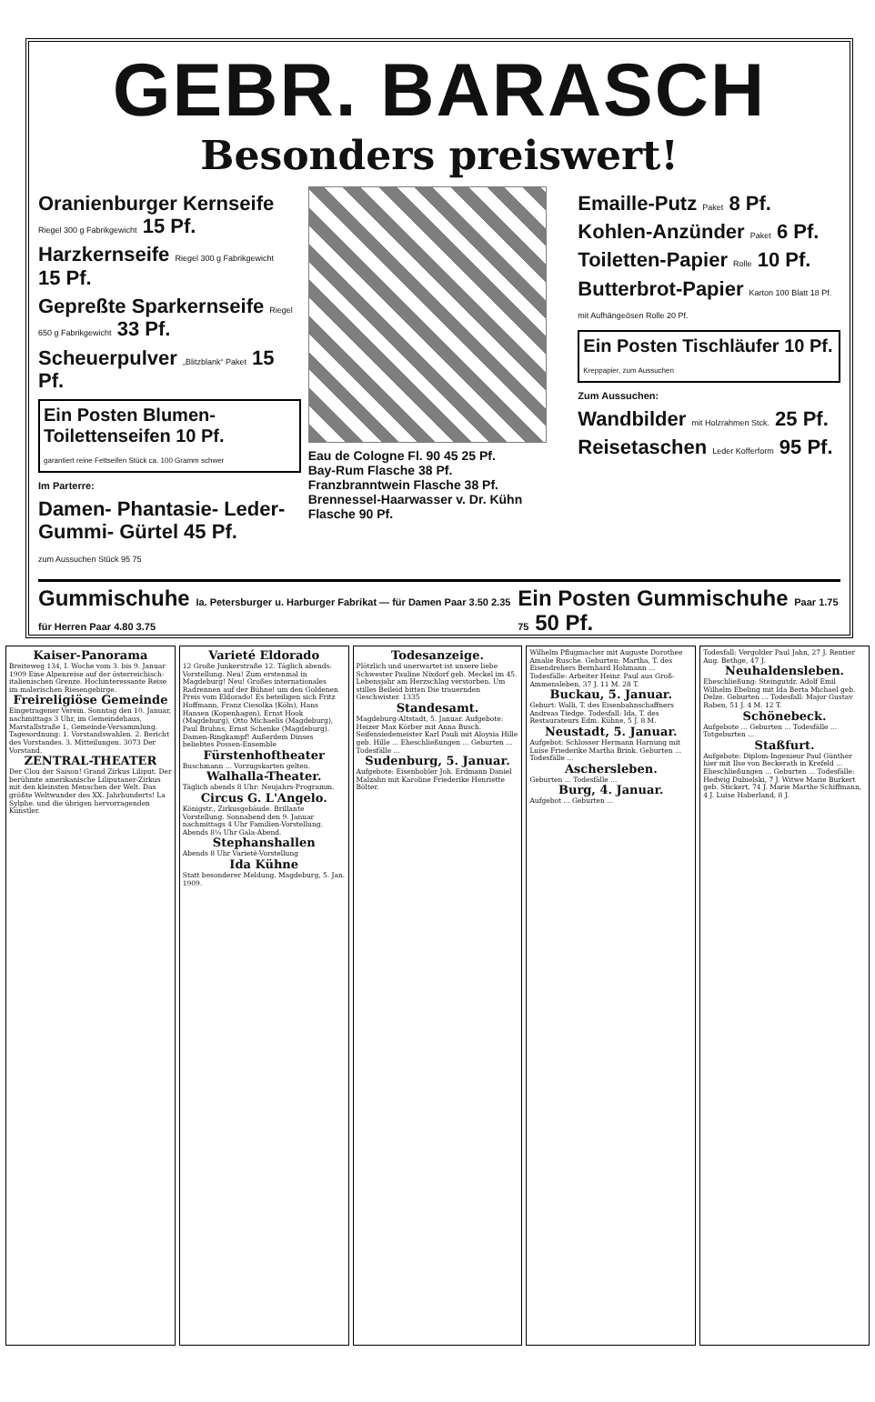GEBR. BARASCH
Besonders preiswert!
Oranienburger Kernseife Riegel 300 g Fabrikgewicht 15 Pf.
Harzkernseife Riegel 300 g Fabrikgewicht 15 Pf.
Gepreßte Sparkernseife Riegel 650 g Fabrikgewicht 33 Pf.
Scheuerpulver „Blitzblank“ Paket 15 Pf.
Ein Posten Blumen-Toilettenseifen 10 Pf.
garantiert reine Fettseifen Stück ca. 100 Gramm schwer
Im Parterre:
Damen- Phantasie- Leder- Gummi- Gürtel 45 Pf.
zum Aussuchen Stück 95 75
Eau de Cologne Fl. 90 45 25 Pf.
Bay-Rum Flasche 38 Pf.
Franzbranntwein Flasche 38 Pf.
Brennessel-Haarwasser v. Dr. Kühn Flasche 90 Pf.
Emaille-Putz Paket 8 Pf.
Kohlen-Anzünder Paket 6 Pf.
Toiletten-Papier Rolle 10 Pf.
Butterbrot-Papier Karton 100 Blatt 18 Pf. mit Aufhängeösen Rolle 20 Pf.
Ein Posten Tischläufer 10 Pf.
Kreppapier, zum Aussuchen
Zum Aussuchen:
Wandbilder mit Holzrahmen Stck. 25 Pf.
Reisetaschen Leder Kofferform 95 Pf.
Gummischuhe Ia. Petersburger u. Harburger Fabrikat — für Damen Paar 3.50 2.35 für Herren Paar 4.80 3.75 Ein Posten Gummischuhe Paar 1.75 75 50 Pf.
Kaiser-Panorama
Breiteweg 134, I. Woche vom 3. bis 9. Januar 1909 Eine Alpenreise auf der österreichisch-italienischen Grenze. Hochinteressante Reise im malerischen Riesengebirge.
Freireligiöse Gemeinde
Eingetragener Verein. Sonntag den 10. Januar, nachmittags 3 Uhr, im Gemeindehaus, Marstallstraße 1, Gemeinde-Versammlung. Tagesordnung: 1. Vorstandswahlen. 2. Bericht des Vorstandes. 3. Mitteilungen. 3073 Der Vorstand.
ZENTRAL-THEATER
Der Clou der Saison! Grand Zirkus Liliput. Der berühmte amerikanische Liliputaner-Zirkus mit den kleinsten Menschen der Welt. Das größte Weltwunder des XX. Jahrhunderts! La Sylphe. und die übrigen hervorragenden Künstler.
Varieté Eldorado
12 Große Junkerstraße 12. Täglich abends: Vorstellung. Neu! Zum erstenmal in Magdeburg! Neu! Großes internationales Radrennen auf der Bühne! um den Goldenen Preis vom Eldorado! Es beteiligen sich Fritz Hoffmann, Franz Ciesolka (Köln), Hans Hansen (Kopenhagen), Ernst Hook (Magdeburg), Otto Michaelis (Magdeburg), Paul Bruhns, Ernst Schenke (Magdeburg). Damen-Ringkampf! Außerdem Dinses beliebtes Possen-Ensemble
Fürstenhoftheater
Buschmann ... Vorzugskarten gelten.
Walhalla-Theater.
Täglich abends 8 Uhr: Neujahrs-Programm.
Circus G. L'Angelo.
Königstr., Zirkusgebäude. Brillante Vorstellung. Sonnabend den 9. Januar nachmittags 4 Uhr Familien-Vorstellung. Abends 8¼ Uhr Gala-Abend.
Stephanshallen
Abends 8 Uhr Varieté-Vorstellung
Ida Kühne
Statt besonderer Meldung. Magdeburg, 5. Jan. 1909.
Todesanzeige.
Plötzlich und unerwartet ist unsere liebe Schwester Pauline Nixdorf geb. Meckel im 45. Lebensjahr am Herzschlag verstorben. Um stilles Beileid bitten Die trauernden Geschwister. 1335
Standesamt.
Magdeburg-Altstadt, 5. Januar. Aufgebote: Heizer Max Körber mit Anna Busch. Seifensiedemeister Karl Pauli mit Aloysia Hille geb. Hille ... Eheschließungen ... Geburten ... Todesfälle ...
Sudenburg, 5. Januar.
Aufgebote: Eisenhobler Joh. Erdmann Daniel Malzahn mit Karoline Friederike Henriette Bölter.
Wilhelm Pflugmacher mit Auguste Dorothee Amalie Rusche. Geburten: Martha, T. des Eisendrehers Bernhard Hohmann ... Todesfälle: Arbeiter Heinr. Paul aus Groß-Ammensleben, 37 J. 11 M. 28 T.
Buckau, 5. Januar.
Geburt: Walli, T. des Eisenbahnschaffners Andreas Tiedge. Todesfall: Ida, T. des Restaurateurs Edm. Kühne, 5 J. 8 M.
Neustadt, 5. Januar.
Aufgebot: Schlosser Hermann Harnung mit Luise Friederike Martha Brink. Geburten ... Todesfälle ...
Aschersleben.
Geburten ... Todesfälle ...
Burg, 4. Januar.
Aufgebot ... Geburten ...
Todesfall: Vergolder Paul Jahn, 27 J. Rentier Aug. Bethge, 47 J.
Neuhaldensleben.
Eheschließung: Steingutdr. Adolf Emil Wilhelm Ebeling mit Ida Berta Michael geb. Delze. Geburten ... Todesfall: Major Gustav Raben, 51 J. 4 M. 12 T.
Schönebeck.
Aufgebote ... Geburten ... Todesfälle ... Totgeburten ...
Staßfurt.
Aufgebote: Diplom-Ingenieur Paul Günther hier mit Ilse von Beckerath in Krefeld ... Eheschließungen ... Geburten ... Todesfälle: Hedwig Dubielski, 7 J. Witwe Marie Burkert geb. Stickert, 74 J. Marie Marthe Schiffmann, 4 J. Luise Haberland, 8 J.